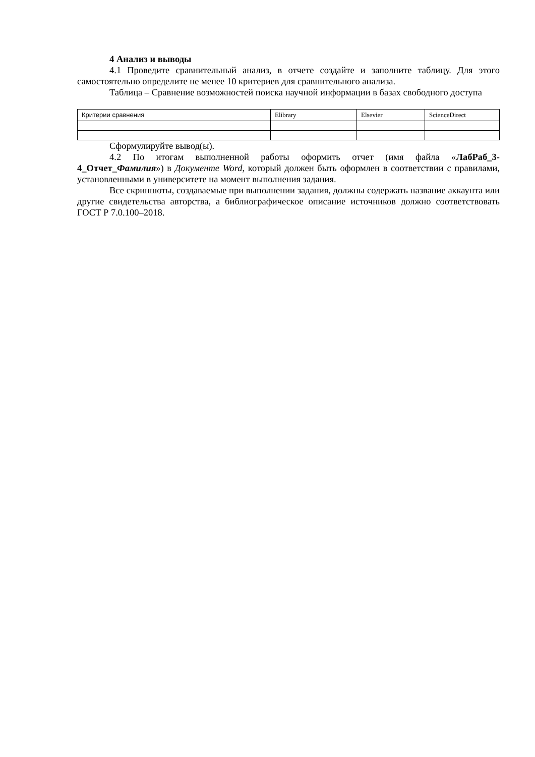4 Анализ и выводы
4.1 Проведите сравнительный анализ, в отчете создайте и заполните таблицу. Для этого самостоятельно определите не менее 10 критериев для сравнительного анализа.
Таблица – Сравнение возможностей поиска научной информации в базах свободного доступа
| Критерии сравнения | Elibrary | Elsevier | ScienceDirect |
Сформулируйте вывод(ы).
4.2 По итогам выполненной работы оформить отчет (имя файла «ЛабРаб_3-4_Отчет_Фамилия») в Документе Word, который должен быть оформлен в соответствии с правилами, установленными в университете на момент выполнения задания.
Все скриншоты, создаваемые при выполнении задания, должны содержать название аккаунта или другие свидетельства авторства, а библиографическое описание источников должно соответствовать ГОСТ Р 7.0.100–2018.